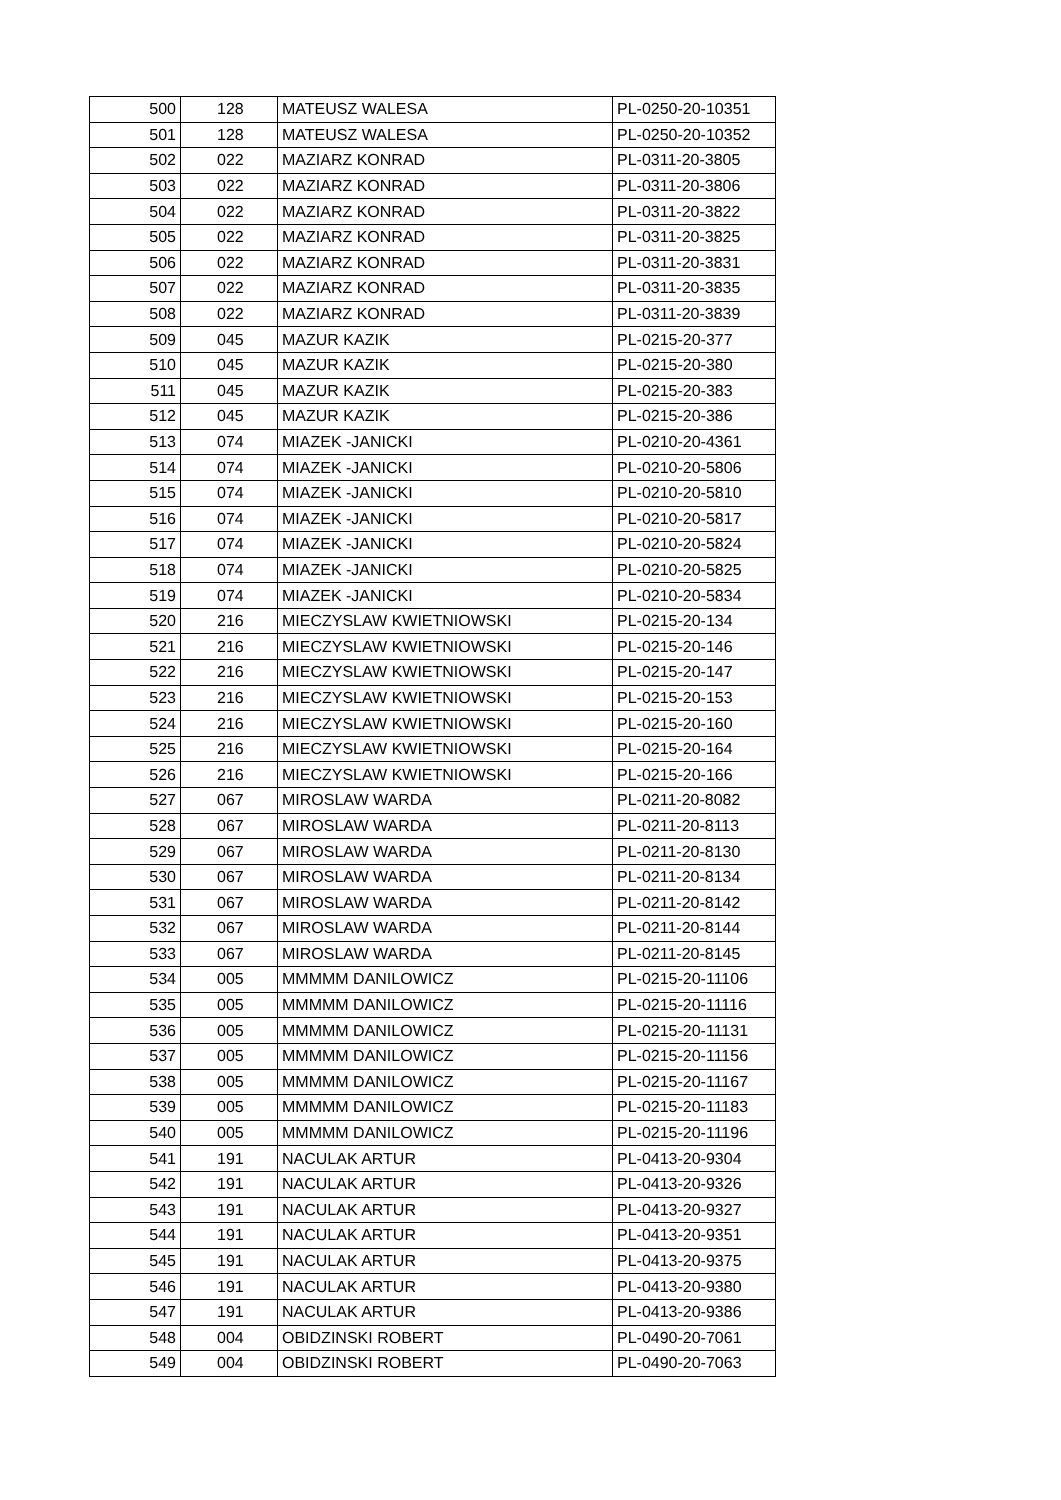| 500 | 128 | MATEUSZ WALESA | PL-0250-20-10351 |
| 501 | 128 | MATEUSZ WALESA | PL-0250-20-10352 |
| 502 | 022 | MAZIARZ KONRAD | PL-0311-20-3805 |
| 503 | 022 | MAZIARZ KONRAD | PL-0311-20-3806 |
| 504 | 022 | MAZIARZ KONRAD | PL-0311-20-3822 |
| 505 | 022 | MAZIARZ KONRAD | PL-0311-20-3825 |
| 506 | 022 | MAZIARZ KONRAD | PL-0311-20-3831 |
| 507 | 022 | MAZIARZ KONRAD | PL-0311-20-3835 |
| 508 | 022 | MAZIARZ KONRAD | PL-0311-20-3839 |
| 509 | 045 | MAZUR KAZIK | PL-0215-20-377 |
| 510 | 045 | MAZUR KAZIK | PL-0215-20-380 |
| 511 | 045 | MAZUR KAZIK | PL-0215-20-383 |
| 512 | 045 | MAZUR KAZIK | PL-0215-20-386 |
| 513 | 074 | MIAZEK -JANICKI | PL-0210-20-4361 |
| 514 | 074 | MIAZEK -JANICKI | PL-0210-20-5806 |
| 515 | 074 | MIAZEK -JANICKI | PL-0210-20-5810 |
| 516 | 074 | MIAZEK -JANICKI | PL-0210-20-5817 |
| 517 | 074 | MIAZEK -JANICKI | PL-0210-20-5824 |
| 518 | 074 | MIAZEK -JANICKI | PL-0210-20-5825 |
| 519 | 074 | MIAZEK -JANICKI | PL-0210-20-5834 |
| 520 | 216 | MIECZYSLAW KWIETNIOWSKI | PL-0215-20-134 |
| 521 | 216 | MIECZYSLAW KWIETNIOWSKI | PL-0215-20-146 |
| 522 | 216 | MIECZYSLAW KWIETNIOWSKI | PL-0215-20-147 |
| 523 | 216 | MIECZYSLAW KWIETNIOWSKI | PL-0215-20-153 |
| 524 | 216 | MIECZYSLAW KWIETNIOWSKI | PL-0215-20-160 |
| 525 | 216 | MIECZYSLAW KWIETNIOWSKI | PL-0215-20-164 |
| 526 | 216 | MIECZYSLAW KWIETNIOWSKI | PL-0215-20-166 |
| 527 | 067 | MIROSLAW WARDA | PL-0211-20-8082 |
| 528 | 067 | MIROSLAW WARDA | PL-0211-20-8113 |
| 529 | 067 | MIROSLAW WARDA | PL-0211-20-8130 |
| 530 | 067 | MIROSLAW WARDA | PL-0211-20-8134 |
| 531 | 067 | MIROSLAW WARDA | PL-0211-20-8142 |
| 532 | 067 | MIROSLAW WARDA | PL-0211-20-8144 |
| 533 | 067 | MIROSLAW WARDA | PL-0211-20-8145 |
| 534 | 005 | MMMMM DANILOWICZ | PL-0215-20-11106 |
| 535 | 005 | MMMMM DANILOWICZ | PL-0215-20-11116 |
| 536 | 005 | MMMMM DANILOWICZ | PL-0215-20-11131 |
| 537 | 005 | MMMMM DANILOWICZ | PL-0215-20-11156 |
| 538 | 005 | MMMMM DANILOWICZ | PL-0215-20-11167 |
| 539 | 005 | MMMMM DANILOWICZ | PL-0215-20-11183 |
| 540 | 005 | MMMMM DANILOWICZ | PL-0215-20-11196 |
| 541 | 191 | NACULAK ARTUR | PL-0413-20-9304 |
| 542 | 191 | NACULAK ARTUR | PL-0413-20-9326 |
| 543 | 191 | NACULAK ARTUR | PL-0413-20-9327 |
| 544 | 191 | NACULAK ARTUR | PL-0413-20-9351 |
| 545 | 191 | NACULAK ARTUR | PL-0413-20-9375 |
| 546 | 191 | NACULAK ARTUR | PL-0413-20-9380 |
| 547 | 191 | NACULAK ARTUR | PL-0413-20-9386 |
| 548 | 004 | OBIDZINSKI ROBERT | PL-0490-20-7061 |
| 549 | 004 | OBIDZINSKI ROBERT | PL-0490-20-7063 |